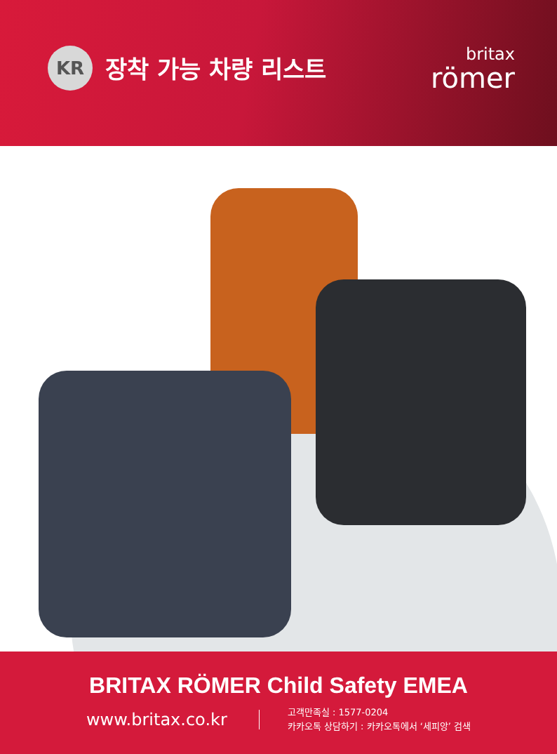KR
장착 가능 차량 리스트
britax
römer
BRITAX RÖMER Child Safety EMEA
www.britax.co.kr
고객만족실 : 1577-0204
카카오톡 상담하기 : 카카오톡에서 ‘세피앙’ 검색